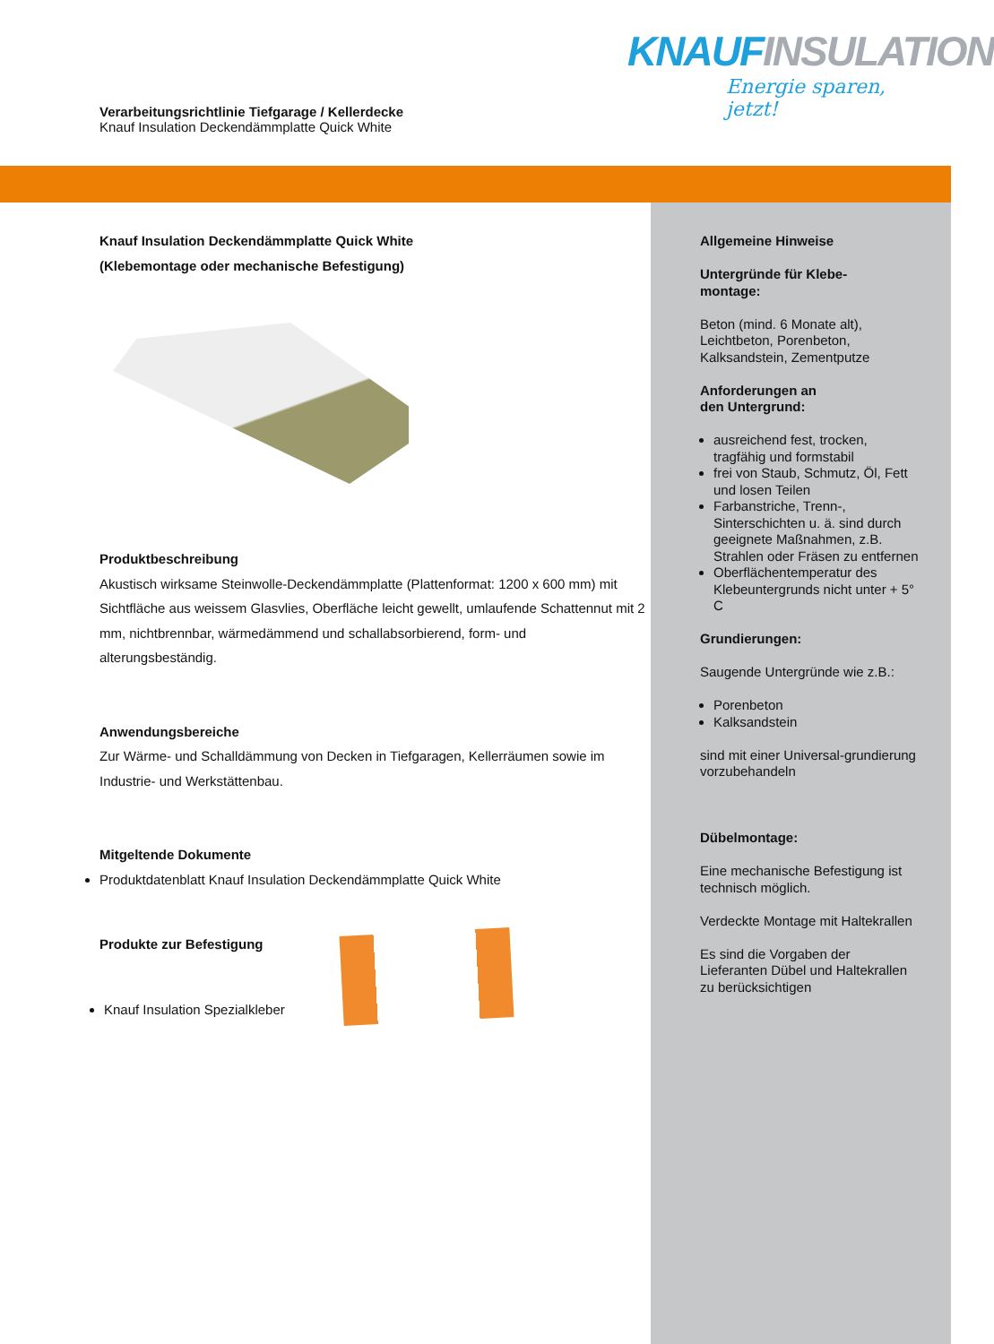KNAUF INSULATION
Energie sparen, jetzt!
Verarbeitungsrichtlinie Tiefgarage / Kellerdecke
Knauf Insulation Deckendämmplatte Quick White
Knauf Insulation Deckendämmplatte Quick White
(Klebemontage oder mechanische Befestigung)
Produktbeschreibung
Akustisch wirksame Steinwolle-Deckendämmplatte (Plattenformat: 1200 x 600 mm) mit Sichtfläche aus weissem Glasvlies, Oberfläche leicht gewellt, umlaufende Schattennut mit 2 mm, nichtbrennbar, wärmedämmend und schallabsorbierend, form- und alterungsbeständig.
Anwendungsbereiche
Zur Wärme- und Schalldämmung von Decken in Tiefgaragen, Kellerräumen sowie im Industrie- und Werkstättenbau.
Mitgeltende Dokumente
Produktdatenblatt Knauf Insulation Deckendämmplatte Quick White
Produkte zur Befestigung
Knauf Insulation Spezialkleber
Allgemeine Hinweise
Untergründe für Klebe-
montage:
Beton (mind. 6 Monate alt), Leichtbeton, Porenbeton, Kalksandstein, Zementputze
Anforderungen an
den Untergrund:
ausreichend fest, trocken, tragfähig und formstabil
frei von Staub, Schmutz, Öl, Fett und losen Teilen
Farbanstriche, Trenn-, Sinterschichten u. ä. sind durch geeignete Maßnahmen, z.B. Strahlen oder Fräsen zu entfernen
Oberflächentemperatur des Klebeuntergrunds nicht unter + 5° C
Grundierungen:
Saugende Untergründe wie z.B.:
Porenbeton
Kalksandstein
sind mit einer Universal-grundierung vorzubehandeln
Dübelmontage:
Eine mechanische Befestigung ist technisch möglich.
Verdeckte Montage mit Haltekrallen
Es sind die Vorgaben der Lieferanten Dübel und Haltekrallen zu berücksichtigen